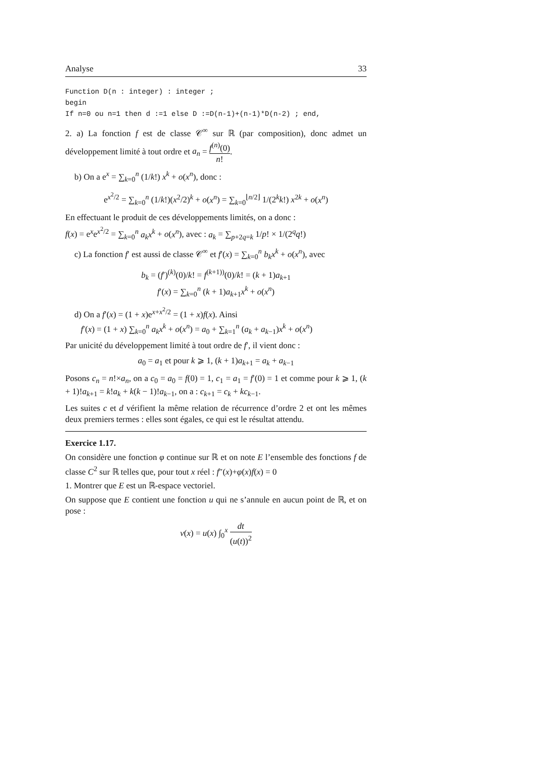Analyse 33
Function D(n : integer) : integer ;
begin
If n=0 ou n=1 then d :=1 else D :=D(n-1)+(n-1)*D(n-2) ; end,
2. a) La fonction f est de classe 𝒞<sup>∞</sup> sur ℝ (par composition), donc admet un développement limité à tout ordre et a<sub>n</sub> = f<sup>(n)</sup>(0) n!.
b) On a e<sup>x</sup> = ∑<sub>k=0</sub><sup>n</sup> (1/k!) x<sup>k</sup> + o(x<sup>n</sup>), donc :
e<sup>x<sup>2</sup>/2</sup> = ∑<sub>k=0</sub><sup>n</sup> (1/k!)(x<sup>2</sup>/2)<sup>k</sup> + o(x<sup>n</sup>) = ∑<sub>k=0</sub><sup>⌊n/2⌋</sup> 1/(2<sup>k</sup>k!) x<sup>2k</sup> + o(x<sup>n</sup>)
En effectuant le produit de ces développements limités, on a donc :
f(x) = e<sup>x</sup>e<sup>x<sup>2</sup>/2</sup> = ∑<sub>k=0</sub><sup>n</sup> a<sub>k</sub>x<sup>k</sup> + o(x<sup>n</sup>), avec : a<sub>k</sub> = ∑<sub>p+2q=k</sub> 1/p! × 1/(2<sup>q</sup>q!)
c) La fonction f′ est aussi de classe 𝒞<sup>∞</sup> et f′(x) = ∑<sub>k=0</sub><sup>n</sup> b<sub>k</sub>x<sup>k</sup> + o(x<sup>n</sup>), avec
b<sub>k</sub> = (f′)<sup>(k)</sup>(0)/k! = f<sup>(k+1))</sup>(0)/k! = (k + 1)a<sub>k+1</sub>
f′(x) = ∑<sub>k=0</sub><sup>n</sup> (k + 1)a<sub>k+1</sub>x<sup>k</sup> + o(x<sup>n</sup>)
d) On a f′(x) = (1 + x)e<sup>x+x<sup>2</sup>/2</sup> = (1 + x)f(x). Ainsi
f′(x) = (1 + x) ∑<sub>k=0</sub><sup>n</sup> a<sub>k</sub>x<sup>k</sup> + o(x<sup>n</sup>) = a<sub>0</sub> + ∑<sub>k=1</sub><sup>n</sup> (a<sub>k</sub> + a<sub>k−1</sub>)x<sup>k</sup> + o(x<sup>n</sup>)
Par unicité du développement limité à tout ordre de f′, il vient donc :
a<sub>0</sub> = a<sub>1</sub> et pour k ⩾ 1, (k + 1)a<sub>k+1</sub> = a<sub>k</sub> + a<sub>k−1</sub>
Posons c<sub>n</sub> = n!×a<sub>n</sub>, on a c<sub>0</sub> = a<sub>0</sub> = f(0) = 1, c<sub>1</sub> = a<sub>1</sub> = f′(0) = 1 et comme pour k ⩾ 1, (k + 1)!a<sub>k+1</sub> = k!a<sub>k</sub> + k(k − 1)!a<sub>k−1</sub>, on a : c<sub>k+1</sub> = c<sub>k</sub> + kc<sub>k−1</sub>.
Les suites c et d vérifient la même relation de récurrence d’ordre 2 et ont les mêmes deux premiers termes : elles sont égales, ce qui est le résultat attendu.
Exercice 1.17.
On considère une fonction φ continue sur ℝ et on note E l’ensemble des fonctions f de classe C<sup>2</sup> sur ℝ telles que, pour tout x réel : f″(x)+φ(x)f(x) = 0
1. Montrer que E est un ℝ-espace vectoriel.
On suppose que E contient une fonction u qui ne s’annule en aucun point de ℝ, et on pose :
v(x) = u(x) ∫<sub>0</sub><sup>x</sup> dt (u(t))<sup>2</sup>